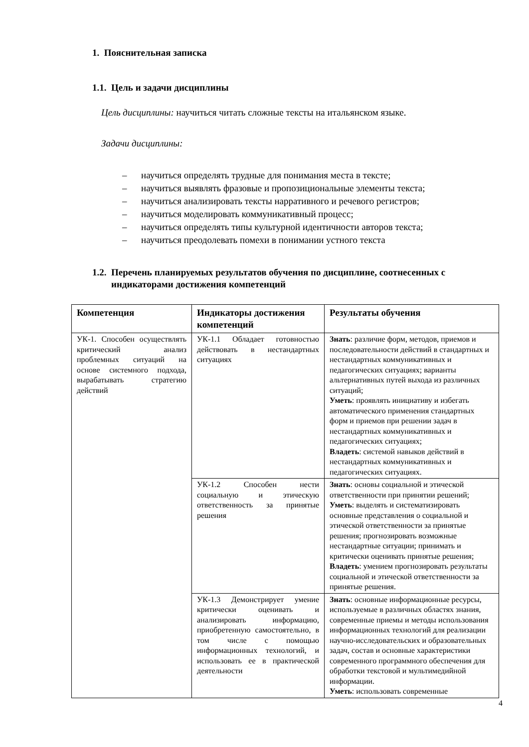1. Пояснительная записка
1.1. Цель и задачи дисциплины
Цель дисциплины: научиться читать сложные тексты на итальянском языке.
Задачи дисциплины:
– научиться определять трудные для понимания места в тексте;
– научиться выявлять фразовые и пропозициональные элементы текста;
– научиться анализировать тексты нарративного и речевого регистров;
– научиться моделировать коммуникативный процесс;
– научиться определять типы культурной идентичности авторов текста;
– научиться преодолевать помехи в понимании устного текста
1.2. Перечень планируемых результатов обучения по дисциплине, соотнесенных с индикаторами достижения компетенций
| Компетенция | Индикаторы достижения компетенций | Результаты обучения |
| --- | --- | --- |
| УК-1. Способен осуществлять критический анализ проблемных ситуаций на основе системного подхода, вырабатывать стратегию действий | УК-1.1 Обладает готовностью действовать в нестандартных ситуациях | Знать : различие форм, методов, приемов и последовательности действий в стандартных и нестандартных коммуникативных и педагогических ситуациях; варианты альтернативных путей выхода из различных ситуаций; Уметь : проявлять инициативу и избегать автоматического применения стандартных форм и приемов при решении задач в нестандартных коммуникативных и педагогических ситуациях; Владеть : системой навыков действий в нестандартных коммуникативных и педагогических ситуациях. |
| | УК-1.2 Способен нести социальную и этическую ответственность за принятые решения | Знать : основы социальной и этической ответственности при принятии решений; Уметь : выделять и систематизировать основные представления о социальной и этической ответственности за принятые решения; прогнозировать возможные нестандартные ситуации; принимать и критически оценивать принятые решения; Владеть : умением прогнозировать результаты социальной и этической ответственности за принятые решения. |
| | УК-1.3 Демонстрирует умение критически оценивать и анализировать информацию, приобретенную самостоятельно, в том числе с помощью информационных технологий, и использовать ее в практической деятельности | Знать : основные информационные ресурсы, используемые в различных областях знания, современные приемы и методы использования информационных технологий для реализации научно-исследовательских и образовательных задач, состав и основные характеристики современного программного обеспечения для обработки текстовой и мультимедийной информации. Уметь : использовать современные |
4